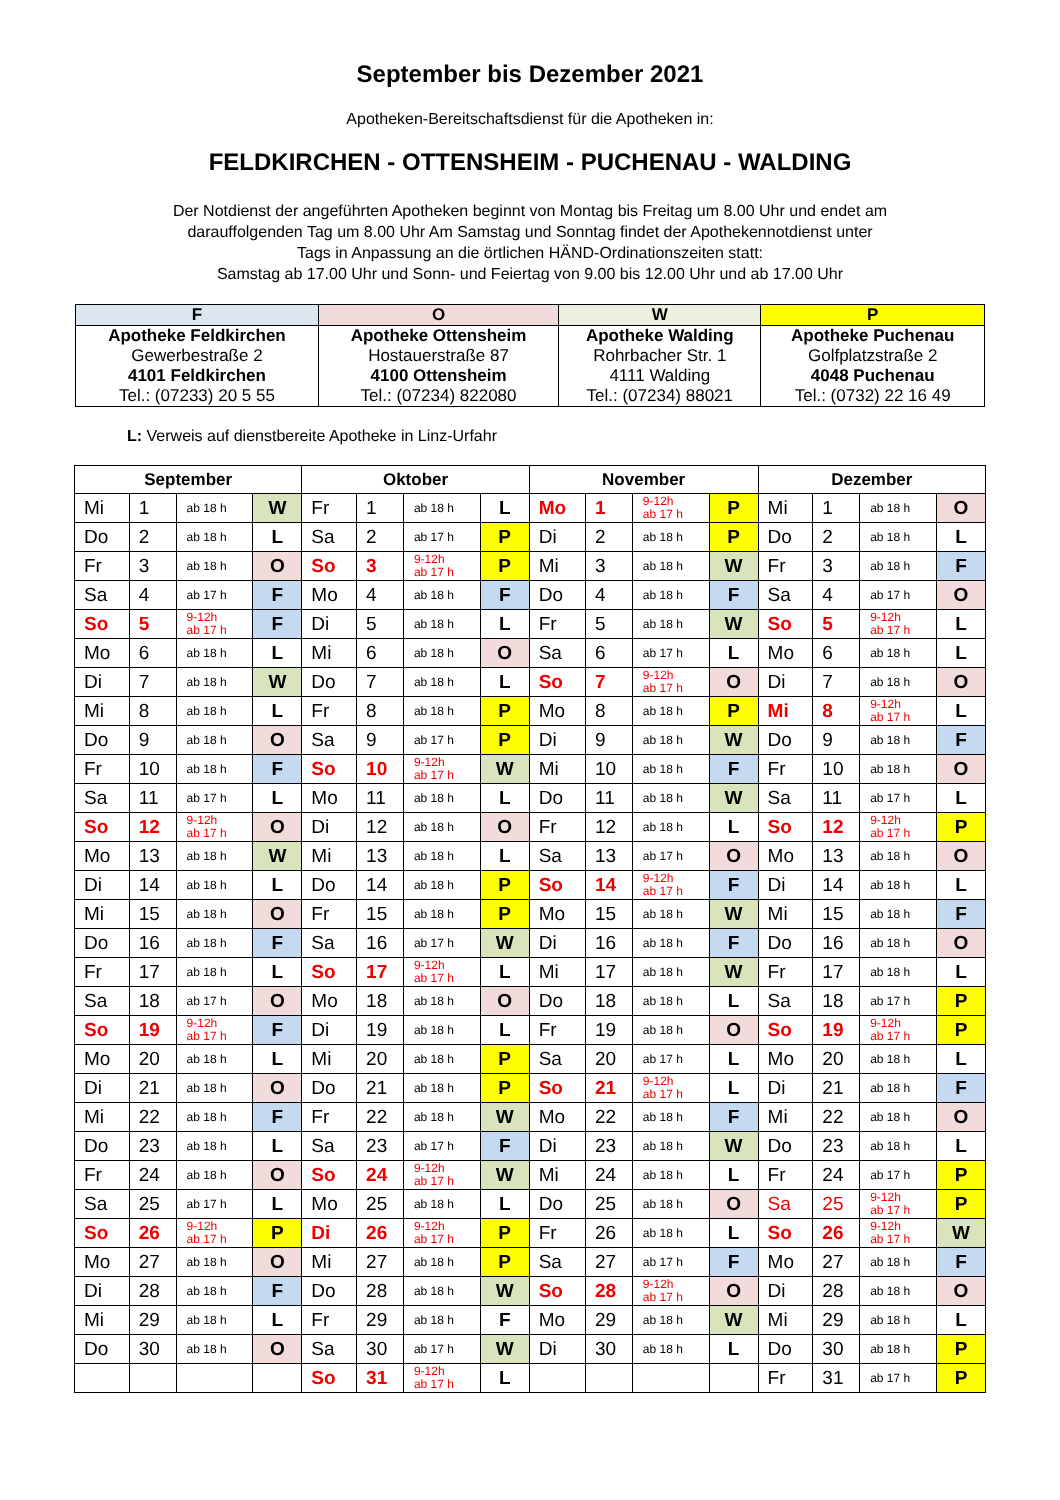September bis Dezember 2021
Apotheken-Bereitschaftsdienst für die Apotheken in:
FELDKIRCHEN - OTTENSHEIM - PUCHENAU - WALDING
Der Notdienst der angeführten Apotheken beginnt von Montag bis Freitag um 8.00 Uhr und endet am
darauffolgenden Tag um 8.00 Uhr Am Samstag und Sonntag findet der Apothekennotdienst unter
Tags in Anpassung an die örtlichen HÄND-Ordinationszeiten statt:
Samstag ab 17.00 Uhr und Sonn- und Feiertag von 9.00 bis 12.00 Uhr und ab 17.00 Uhr
| F | O | W | P |
| --- | --- | --- | --- |
| Apotheke Feldkirchen Gewerbestraße 2 4101 Feldkirchen Tel.: (07233) 20 5 55 | Apotheke Ottensheim Hostauerstraße 87 4100 Ottensheim Tel.: (07234) 822080 | Apotheke Walding Rohrbacher Str. 1 4111 Walding Tel.: (07234) 88021 | Apotheke Puchenau Golfplatzstraße 2 4048 Puchenau Tel.: (0732) 22 16 49 |
L: Verweis auf dienstbereite Apotheke in Linz-Urfahr
| September | | | | Oktober | | | | November | | | | Dezember | | | |
| --- | --- | --- | --- | --- | --- | --- | --- | --- | --- | --- | --- | --- | --- | --- | --- |
| Mi | 1 | ab 18 h | W | Fr | 1 | ab 18 h | L | Mo | 1 | 9-12h ab 17 h | P | Mi | 1 | ab 18 h | O |
| Do | 2 | ab 18 h | L | Sa | 2 | ab 17 h | P | Di | 2 | ab 18 h | P | Do | 2 | ab 18 h | L |
| Fr | 3 | ab 18 h | O | So | 3 | 9-12h ab 17 h | P | Mi | 3 | ab 18 h | W | Fr | 3 | ab 18 h | F |
| Sa | 4 | ab 17 h | F | Mo | 4 | ab 18 h | F | Do | 4 | ab 18 h | F | Sa | 4 | ab 17 h | O |
| So | 5 | 9-12h ab 17 h | F | Di | 5 | ab 18 h | L | Fr | 5 | ab 18 h | W | So | 5 | 9-12h ab 17 h | L |
| Mo | 6 | ab 18 h | L | Mi | 6 | ab 18 h | O | Sa | 6 | ab 17 h | L | Mo | 6 | ab 18 h | L |
| Di | 7 | ab 18 h | W | Do | 7 | ab 18 h | L | So | 7 | 9-12h ab 17 h | O | Di | 7 | ab 18 h | O |
| Mi | 8 | ab 18 h | L | Fr | 8 | ab 18 h | P | Mo | 8 | ab 18 h | P | Mi | 8 | 9-12h ab 17 h | L |
| Do | 9 | ab 18 h | O | Sa | 9 | ab 17 h | P | Di | 9 | ab 18 h | W | Do | 9 | ab 18 h | F |
| Fr | 10 | ab 18 h | F | So | 10 | 9-12h ab 17 h | W | Mi | 10 | ab 18 h | F | Fr | 10 | ab 18 h | O |
| Sa | 11 | ab 17 h | L | Mo | 11 | ab 18 h | L | Do | 11 | ab 18 h | W | Sa | 11 | ab 17 h | L |
| So | 12 | 9-12h ab 17 h | O | Di | 12 | ab 18 h | O | Fr | 12 | ab 18 h | L | So | 12 | 9-12h ab 17 h | P |
| Mo | 13 | ab 18 h | W | Mi | 13 | ab 18 h | L | Sa | 13 | ab 17 h | O | Mo | 13 | ab 18 h | O |
| Di | 14 | ab 18 h | L | Do | 14 | ab 18 h | P | So | 14 | 9-12h ab 17 h | F | Di | 14 | ab 18 h | L |
| Mi | 15 | ab 18 h | O | Fr | 15 | ab 18 h | P | Mo | 15 | ab 18 h | W | Mi | 15 | ab 18 h | F |
| Do | 16 | ab 18 h | F | Sa | 16 | ab 17 h | W | Di | 16 | ab 18 h | F | Do | 16 | ab 18 h | O |
| Fr | 17 | ab 18 h | L | So | 17 | 9-12h ab 17 h | L | Mi | 17 | ab 18 h | W | Fr | 17 | ab 18 h | L |
| Sa | 18 | ab 17 h | O | Mo | 18 | ab 18 h | O | Do | 18 | ab 18 h | L | Sa | 18 | ab 17 h | P |
| So | 19 | 9-12h ab 17 h | F | Di | 19 | ab 18 h | L | Fr | 19 | ab 18 h | O | So | 19 | 9-12h ab 17 h | P |
| Mo | 20 | ab 18 h | L | Mi | 20 | ab 18 h | P | Sa | 20 | ab 17 h | L | Mo | 20 | ab 18 h | L |
| Di | 21 | ab 18 h | O | Do | 21 | ab 18 h | P | So | 21 | 9-12h ab 17 h | L | Di | 21 | ab 18 h | F |
| Mi | 22 | ab 18 h | F | Fr | 22 | ab 18 h | W | Mo | 22 | ab 18 h | F | Mi | 22 | ab 18 h | O |
| Do | 23 | ab 18 h | L | Sa | 23 | ab 17 h | F | Di | 23 | ab 18 h | W | Do | 23 | ab 18 h | L |
| Fr | 24 | ab 18 h | O | So | 24 | 9-12h ab 17 h | W | Mi | 24 | ab 18 h | L | Fr | 24 | ab 17 h | P |
| Sa | 25 | ab 17 h | L | Mo | 25 | ab 18 h | L | Do | 25 | ab 18 h | O | Sa | 25 | 9-12h ab 17 h | P |
| So | 26 | 9-12h ab 17 h | P | Di | 26 | 9-12h ab 17 h | P | Fr | 26 | ab 18 h | L | So | 26 | 9-12h ab 17 h | W |
| Mo | 27 | ab 18 h | O | Mi | 27 | ab 18 h | P | Sa | 27 | ab 17 h | F | Mo | 27 | ab 18 h | F |
| Di | 28 | ab 18 h | F | Do | 28 | ab 18 h | W | So | 28 | 9-12h ab 17 h | O | Di | 28 | ab 18 h | O |
| Mi | 29 | ab 18 h | L | Fr | 29 | ab 18 h | F | Mo | 29 | ab 18 h | W | Mi | 29 | ab 18 h | L |
| Do | 30 | ab 18 h | O | Sa | 30 | ab 17 h | W | Di | 30 | ab 18 h | L | Do | 30 | ab 18 h | P |
| | | | | So | 31 | 9-12h ab 17 h | L | | | | | Fr | 31 | ab 17 h | P |